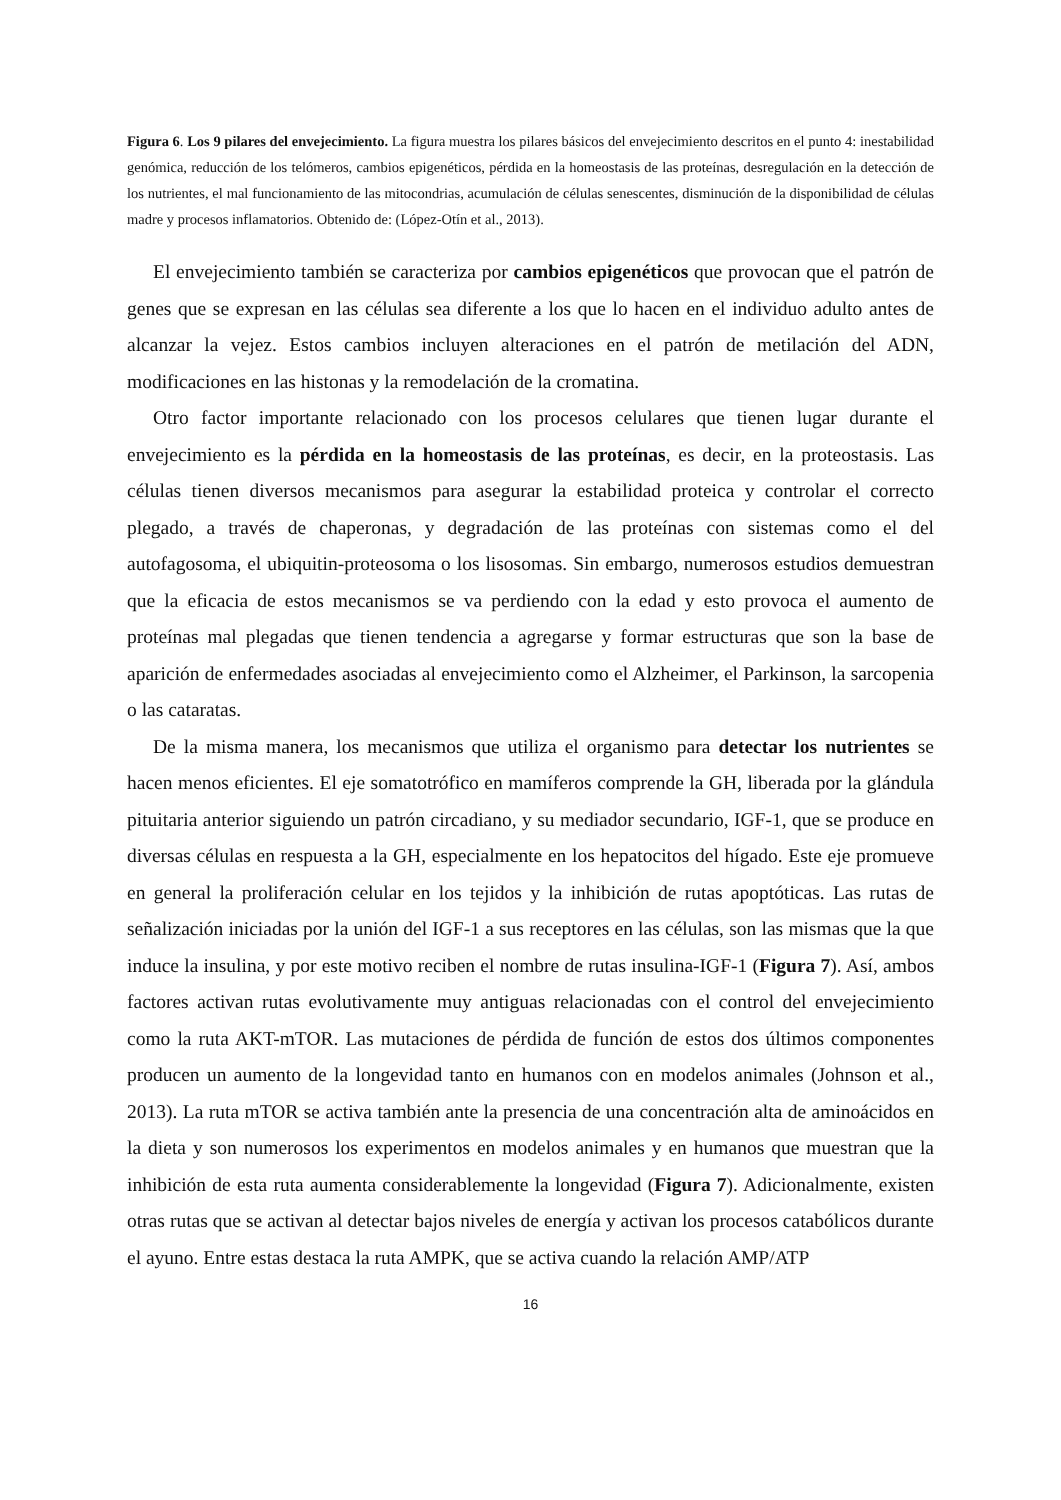Figura 6. Los 9 pilares del envejecimiento. La figura muestra los pilares básicos del envejecimiento descritos en el punto 4: inestabilidad genómica, reducción de los telómeros, cambios epigenéticos, pérdida en la homeostasis de las proteínas, desregulación en la detección de los nutrientes, el mal funcionamiento de las mitocondrias, acumulación de células senescentes, disminución de la disponibilidad de células madre y procesos inflamatorios. Obtenido de: (López-Otín et al., 2013).
El envejecimiento también se caracteriza por cambios epigenéticos que provocan que el patrón de genes que se expresan en las células sea diferente a los que lo hacen en el individuo adulto antes de alcanzar la vejez. Estos cambios incluyen alteraciones en el patrón de metilación del ADN, modificaciones en las histonas y la remodelación de la cromatina.
Otro factor importante relacionado con los procesos celulares que tienen lugar durante el envejecimiento es la pérdida en la homeostasis de las proteínas, es decir, en la proteostasis. Las células tienen diversos mecanismos para asegurar la estabilidad proteica y controlar el correcto plegado, a través de chaperonas, y degradación de las proteínas con sistemas como el del autofagosoma, el ubiquitin-proteosoma o los lisosomas. Sin embargo, numerosos estudios demuestran que la eficacia de estos mecanismos se va perdiendo con la edad y esto provoca el aumento de proteínas mal plegadas que tienen tendencia a agregarse y formar estructuras que son la base de aparición de enfermedades asociadas al envejecimiento como el Alzheimer, el Parkinson, la sarcopenia o las cataratas.
De la misma manera, los mecanismos que utiliza el organismo para detectar los nutrientes se hacen menos eficientes. El eje somatotrófico en mamíferos comprende la GH, liberada por la glándula pituitaria anterior siguiendo un patrón circadiano, y su mediador secundario, IGF-1, que se produce en diversas células en respuesta a la GH, especialmente en los hepatocitos del hígado. Este eje promueve en general la proliferación celular en los tejidos y la inhibición de rutas apoptóticas. Las rutas de señalización iniciadas por la unión del IGF-1 a sus receptores en las células, son las mismas que la que induce la insulina, y por este motivo reciben el nombre de rutas insulina-IGF-1 (Figura 7). Así, ambos factores activan rutas evolutivamente muy antiguas relacionadas con el control del envejecimiento como la ruta AKT-mTOR. Las mutaciones de pérdida de función de estos dos últimos componentes producen un aumento de la longevidad tanto en humanos con en modelos animales (Johnson et al., 2013). La ruta mTOR se activa también ante la presencia de una concentración alta de aminoácidos en la dieta y son numerosos los experimentos en modelos animales y en humanos que muestran que la inhibición de esta ruta aumenta considerablemente la longevidad (Figura 7). Adicionalmente, existen otras rutas que se activan al detectar bajos niveles de energía y activan los procesos catabólicos durante el ayuno. Entre estas destaca la ruta AMPK, que se activa cuando la relación AMP/ATP
16